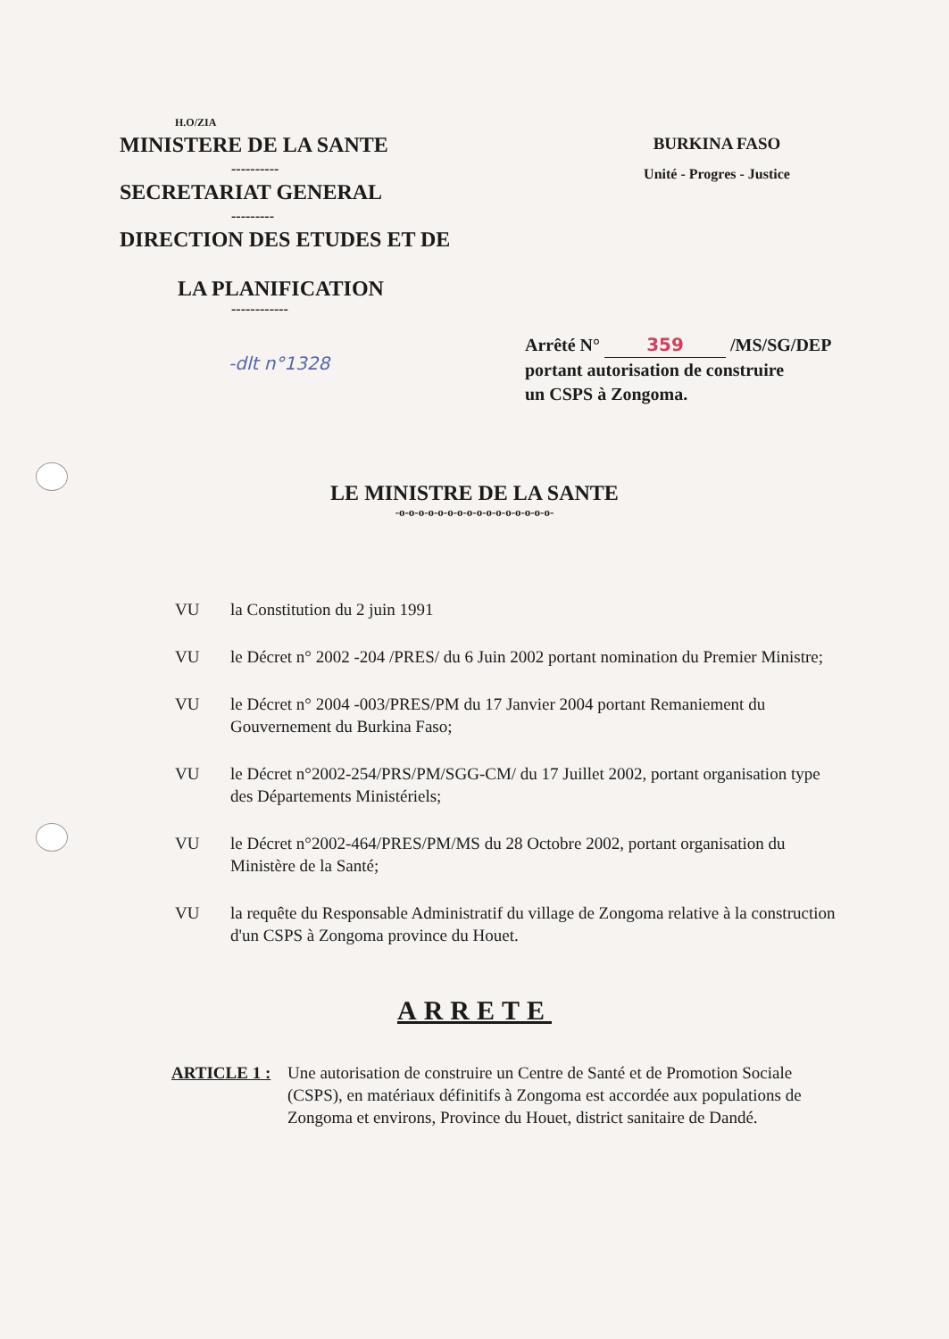H.O/ZIA
MINISTERE DE LA SANTE
----------
SECRETARIAT GENERAL
---------
DIRECTION DES ETUDES ET DE
LA PLANIFICATION
------------
BURKINA FASO
Unité - Progres - Justice
Arrêté N° 359 /MS/SG/DEP
portant autorisation de construire
un CSPS à Zongoma.
-dlt n°1328
LE MINISTRE DE LA SANTE
-o-o-o-o-o-o-o-o-o-o-o-o-o-o-o-o-
VU la Constitution du 2 juin 1991
VU le Décret n° 2002 -204 /PRES/ du 6 Juin 2002 portant nomination du Premier Ministre;
VU le Décret n° 2004 -003/PRES/PM du 17 Janvier 2004 portant Remaniement du Gouvernement du Burkina Faso;
VU le Décret n°2002-254/PRS/PM/SGG-CM/ du 17 Juillet 2002, portant organisation type des Départements Ministériels;
VU le Décret n°2002-464/PRES/PM/MS du 28 Octobre 2002, portant organisation du Ministère de la Santé;
VU la requête du Responsable Administratif du village de Zongoma relative à la construction d'un CSPS à Zongoma province du Houet.
ARRETE
ARTICLE 1 : Une autorisation de construire un Centre de Santé et de Promotion Sociale (CSPS), en matériaux définitifs à Zongoma est accordée aux populations de Zongoma et environs, Province du Houet, district sanitaire de Dandé.